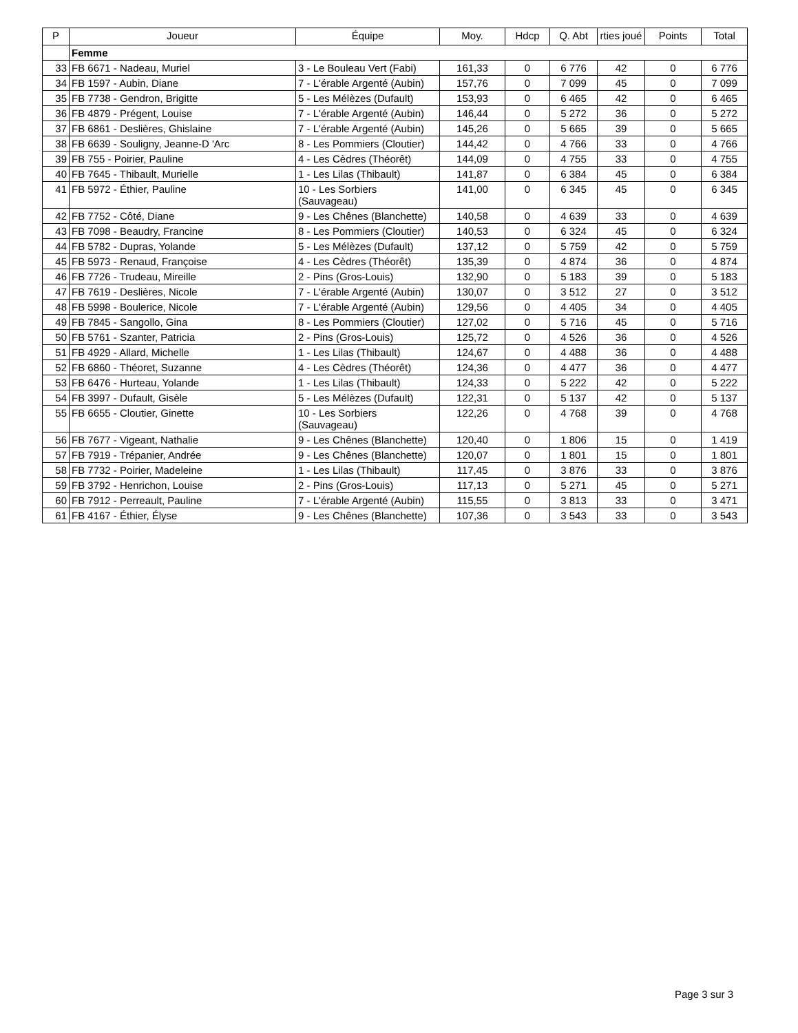| P | Joueur | Équipe | Moy. | Hdcp | Q. Abt | rties joué | Points | Total |
| --- | --- | --- | --- | --- | --- | --- | --- | --- |
| | Femme | | | | | | | |
| 33 | FB 6671 - Nadeau, Muriel | 3 - Le Bouleau Vert (Fabi) | 161,33 | 0 | 6 776 | 42 | 0 | 6 776 |
| 34 | FB 1597 - Aubin, Diane | 7 - L'érable Argenté (Aubin) | 157,76 | 0 | 7 099 | 45 | 0 | 7 099 |
| 35 | FB 7738 - Gendron, Brigitte | 5 - Les Mélèzes (Dufault) | 153,93 | 0 | 6 465 | 42 | 0 | 6 465 |
| 36 | FB 4879 - Prégent, Louise | 7 - L'érable Argenté (Aubin) | 146,44 | 0 | 5 272 | 36 | 0 | 5 272 |
| 37 | FB 6861 - Deslières, Ghislaine | 7 - L'érable Argenté (Aubin) | 145,26 | 0 | 5 665 | 39 | 0 | 5 665 |
| 38 | FB 6639 - Souligny, Jeanne-D 'Arc | 8 - Les Pommiers (Cloutier) | 144,42 | 0 | 4 766 | 33 | 0 | 4 766 |
| 39 | FB 755 - Poirier, Pauline | 4 - Les Cèdres (Théorêt) | 144,09 | 0 | 4 755 | 33 | 0 | 4 755 |
| 40 | FB 7645 - Thibault, Murielle | 1 - Les Lilas (Thibault) | 141,87 | 0 | 6 384 | 45 | 0 | 6 384 |
| 41 | FB 5972 - Éthier, Pauline | 10 - Les Sorbiers (Sauvageau) | 141,00 | 0 | 6 345 | 45 | 0 | 6 345 |
| 42 | FB 7752 - Côté, Diane | 9 - Les Chênes (Blanchette) | 140,58 | 0 | 4 639 | 33 | 0 | 4 639 |
| 43 | FB 7098 - Beaudry, Francine | 8 - Les Pommiers (Cloutier) | 140,53 | 0 | 6 324 | 45 | 0 | 6 324 |
| 44 | FB 5782 - Dupras, Yolande | 5 - Les Mélèzes (Dufault) | 137,12 | 0 | 5 759 | 42 | 0 | 5 759 |
| 45 | FB 5973 - Renaud, Françoise | 4 - Les Cèdres (Théorêt) | 135,39 | 0 | 4 874 | 36 | 0 | 4 874 |
| 46 | FB 7726 - Trudeau, Mireille | 2 - Pins (Gros-Louis) | 132,90 | 0 | 5 183 | 39 | 0 | 5 183 |
| 47 | FB 7619 - Deslières, Nicole | 7 - L'érable Argenté (Aubin) | 130,07 | 0 | 3 512 | 27 | 0 | 3 512 |
| 48 | FB 5998 - Boulerice, Nicole | 7 - L'érable Argenté (Aubin) | 129,56 | 0 | 4 405 | 34 | 0 | 4 405 |
| 49 | FB 7845 - Sangollo, Gina | 8 - Les Pommiers (Cloutier) | 127,02 | 0 | 5 716 | 45 | 0 | 5 716 |
| 50 | FB 5761 - Szanter, Patricia | 2 - Pins (Gros-Louis) | 125,72 | 0 | 4 526 | 36 | 0 | 4 526 |
| 51 | FB 4929 - Allard, Michelle | 1 - Les Lilas (Thibault) | 124,67 | 0 | 4 488 | 36 | 0 | 4 488 |
| 52 | FB 6860 - Théoret, Suzanne | 4 - Les Cèdres (Théorêt) | 124,36 | 0 | 4 477 | 36 | 0 | 4 477 |
| 53 | FB 6476 - Hurteau, Yolande | 1 - Les Lilas (Thibault) | 124,33 | 0 | 5 222 | 42 | 0 | 5 222 |
| 54 | FB 3997 - Dufault, Gisèle | 5 - Les Mélèzes (Dufault) | 122,31 | 0 | 5 137 | 42 | 0 | 5 137 |
| 55 | FB 6655 - Cloutier, Ginette | 10 - Les Sorbiers (Sauvageau) | 122,26 | 0 | 4 768 | 39 | 0 | 4 768 |
| 56 | FB 7677 - Vigeant, Nathalie | 9 - Les Chênes (Blanchette) | 120,40 | 0 | 1 806 | 15 | 0 | 1 419 |
| 57 | FB 7919 - Trépanier, Andrée | 9 - Les Chênes (Blanchette) | 120,07 | 0 | 1 801 | 15 | 0 | 1 801 |
| 58 | FB 7732 - Poirier, Madeleine | 1 - Les Lilas (Thibault) | 117,45 | 0 | 3 876 | 33 | 0 | 3 876 |
| 59 | FB 3792 - Henrichon, Louise | 2 - Pins (Gros-Louis) | 117,13 | 0 | 5 271 | 45 | 0 | 5 271 |
| 60 | FB 7912 - Perreault, Pauline | 7 - L'érable Argenté (Aubin) | 115,55 | 0 | 3 813 | 33 | 0 | 3 471 |
| 61 | FB 4167 - Éthier, Élyse | 9 - Les Chênes (Blanchette) | 107,36 | 0 | 3 543 | 33 | 0 | 3 543 |
Page 3 sur 3